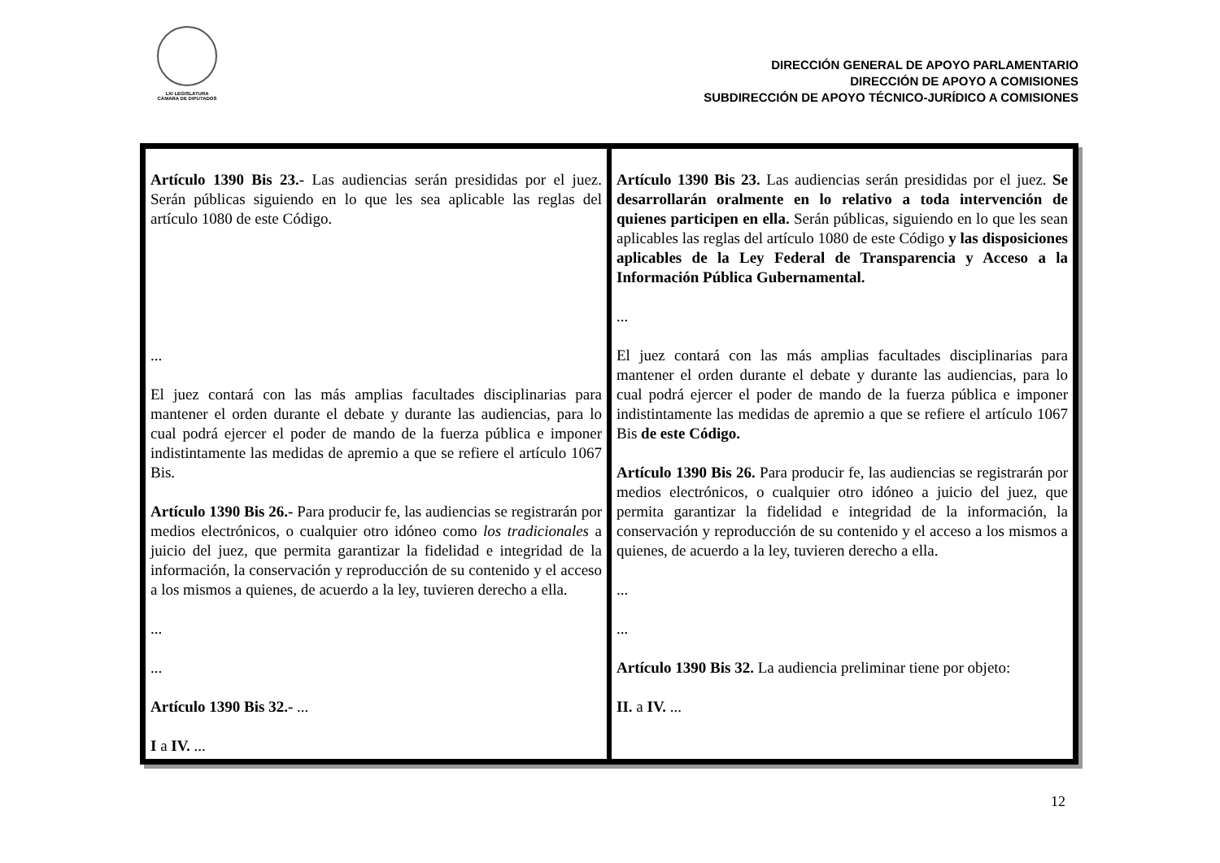LXI LEGISLATURA
CÁMARA DE DIPUTADOS
DIRECCIÓN GENERAL DE APOYO PARLAMENTARIO
DIRECCIÓN DE APOYO A COMISIONES
SUBDIRECCIÓN DE APOYO TÉCNICO-JURÍDICO A COMISIONES
| Artículo 1390 Bis 23.- Las audiencias serán presididas por el juez. Serán públicas siguiendo en lo que les sea aplicable las reglas del artículo 1080 de este Código. ... El juez contará con las más amplias facultades disciplinarias para mantener el orden durante el debate y durante las audiencias, para lo cual podrá ejercer el poder de mando de la fuerza pública e imponer indistintamente las medidas de apremio a que se refiere el artículo 1067 Bis. Artículo 1390 Bis 26.- Para producir fe, las audiencias se registrarán por medios electrónicos, o cualquier otro idóneo como los tradicionales a juicio del juez, que permita garantizar la fidelidad e integridad de la información, la conservación y reproducción de su contenido y el acceso a los mismos a quienes, de acuerdo a la ley, tuvieren derecho a ella. ... ... Artículo 1390 Bis 32.- ... I a IV. ... | Artículo 1390 Bis 23. Las audiencias serán presididas por el juez. Se desarrollarán oralmente en lo relativo a toda intervención de quienes participen en ella. Serán públicas, siguiendo en lo que les sean aplicables las reglas del artículo 1080 de este Código y las disposiciones aplicables de la Ley Federal de Transparencia y Acceso a la Información Pública Gubernamental. ... El juez contará con las más amplias facultades disciplinarias para mantener el orden durante el debate y durante las audiencias, para lo cual podrá ejercer el poder de mando de la fuerza pública e imponer indistintamente las medidas de apremio a que se refiere el artículo 1067 Bis de este Código. Artículo 1390 Bis 26. Para producir fe, las audiencias se registrarán por medios electrónicos, o cualquier otro idóneo a juicio del juez, que permita garantizar la fidelidad e integridad de la información, la conservación y reproducción de su contenido y el acceso a los mismos a quienes, de acuerdo a la ley, tuvieren derecho a ella. ... ... Artículo 1390 Bis 32. La audiencia preliminar tiene por objeto: II. a IV. ... |
12